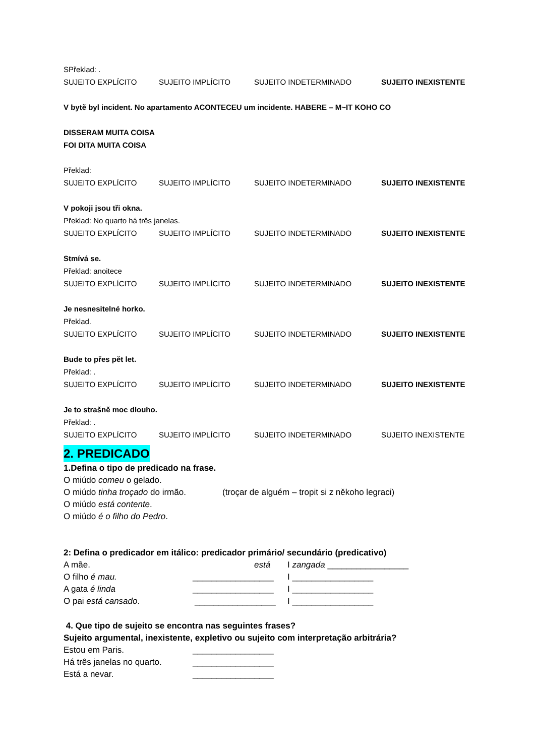SPřeklad: .
SUJEITO EXPLÍCITO SUJEITO IMPLÍCITO SUJEITO INDETERMINADO SUJEITO INEXISTENTE
V bytě byl incident. No apartamento ACONTECEU um incidente. HABERE – M~IT KOHO CO
DISSERAM MUITA COISA
FOI DITA MUITA COISA
Překlad:
SUJEITO EXPLÍCITO SUJEITO IMPLÍCITO SUJEITO INDETERMINADO SUJEITO INEXISTENTE
V pokoji jsou tři okna.
Překlad: No quarto há três janelas.
SUJEITO EXPLÍCITO SUJEITO IMPLÍCITO SUJEITO INDETERMINADO SUJEITO INEXISTENTE
Stmívá se.
Překlad: anoitece
SUJEITO EXPLÍCITO SUJEITO IMPLÍCITO SUJEITO INDETERMINADO SUJEITO INEXISTENTE
Je nesnesitelné horko.
Překlad.
SUJEITO EXPLÍCITO SUJEITO IMPLÍCITO SUJEITO INDETERMINADO SUJEITO INEXISTENTE
Bude to přes pět let.
Překlad: .
SUJEITO EXPLÍCITO SUJEITO IMPLÍCITO SUJEITO INDETERMINADO SUJEITO INEXISTENTE
Je to strašně moc dlouho.
Překlad: .
SUJEITO EXPLÍCITO SUJEITO IMPLÍCITO SUJEITO INDETERMINADO SUJEITO INEXISTENTE
2. PREDICADO
1.Defina o tipo de predicado na frase.
O miúdo comeu o gelado.
O miúdo tinha troçado do irmão. (troçar de alguém – tropit si z někoho legraci)
O miúdo está contente.
O miúdo é o filho do Pedro.
2: Defina o predicador em itálico: predicador primário/ secundário (predicativo)
A mãe. está I zangada _________________
O filho é mau. _________________ I _________________
A gata é linda _________________ I _________________
O pai está cansado. _________________ I _________________
4. Que tipo de sujeito se encontra nas seguintes frases?
Sujeito argumental, inexistente, expletivo ou sujeito com interpretação arbitrária?
Estou em Paris. _________________
Há três janelas no quarto. _________________
Está a nevar. _________________